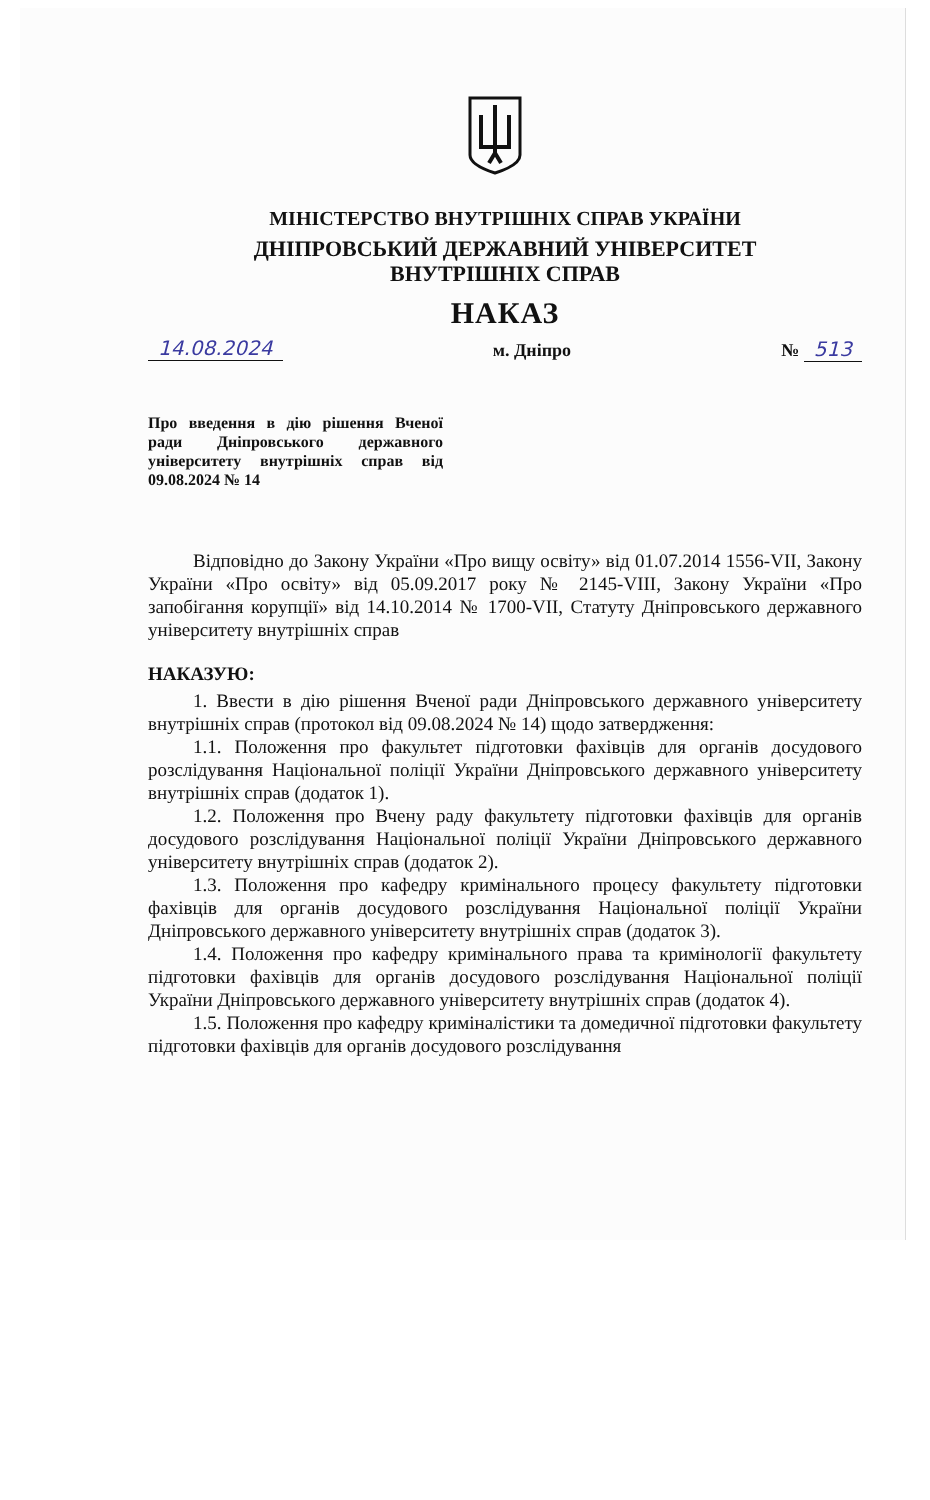МІНІСТЕРСТВО ВНУТРІШНІХ СПРАВ УКРАЇНИ
ДНІПРОВСЬКИЙ ДЕРЖАВНИЙ УНІВЕРСИТЕТ
ВНУТРІШНІХ СПРАВ
НАКАЗ
14.08.2024 м. Дніпро № 513
Про введення в дію рішення Вченої ради Дніпровського державного університету внутрішніх справ від 09.08.2024 № 14
Відповідно до Закону України «Про вищу освіту» від 01.07.2014 1556-VII, Закону України «Про освіту» від 05.09.2017 року № 2145-VIII, Закону України «Про запобігання корупції» від 14.10.2014 № 1700-VII, Статуту Дніпровського державного університету внутрішніх справ
НАКАЗУЮ:
1. Ввести в дію рішення Вченої ради Дніпровського державного університету внутрішніх справ (протокол від 09.08.2024 № 14) щодо затвердження:
1.1. Положення про факультет підготовки фахівців для органів досудового розслідування Національної поліції України Дніпровського державного університету внутрішніх справ (додаток 1).
1.2. Положення про Вчену раду факультету підготовки фахівців для органів досудового розслідування Національної поліції України Дніпровського державного університету внутрішніх справ (додаток 2).
1.3. Положення про кафедру кримінального процесу факультету підготовки фахівців для органів досудового розслідування Національної поліції України Дніпровського державного університету внутрішніх справ (додаток 3).
1.4. Положення про кафедру кримінального права та кримінології факультету підготовки фахівців для органів досудового розслідування Національної поліції України Дніпровського державного університету внутрішніх справ (додаток 4).
1.5. Положення про кафедру криміналістики та домедичної підготовки факультету підготовки фахівців для органів досудового розслідування